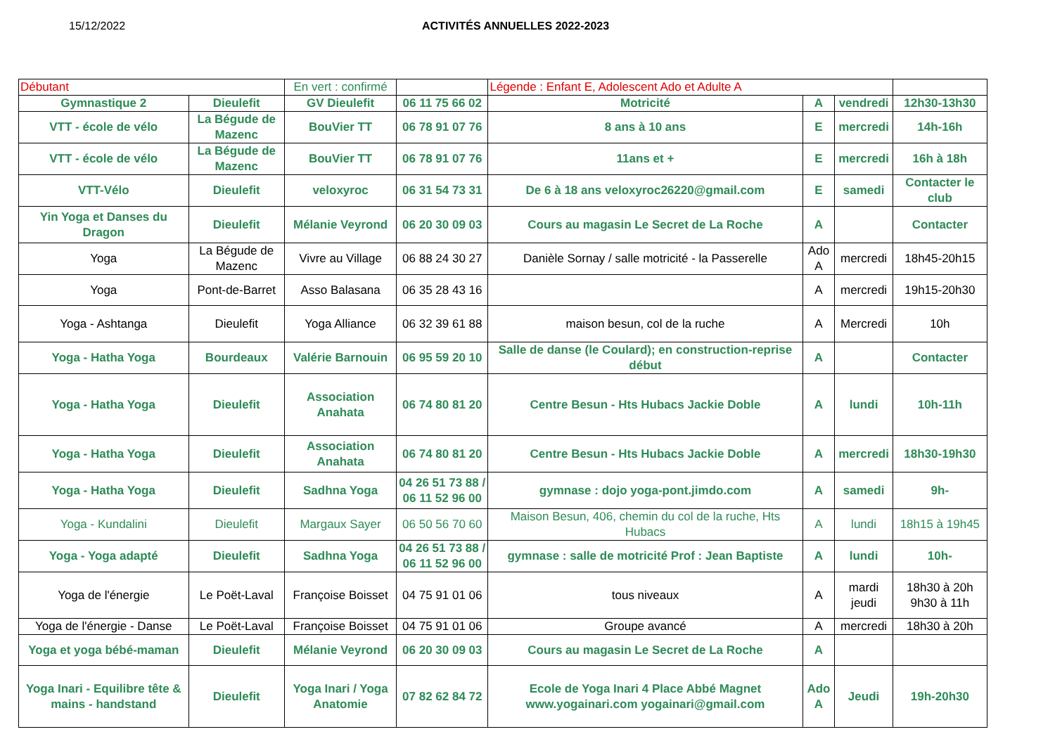15/12/2022 ACTIVITÉS ANNUELLES 2022-2023
| Débutant | | En vert : confirmé | | Légende : Enfant E, Adolescent Ado et Adulte A | | | |
| Gymnastique 2 | Dieulefit | GV Dieulefit | 06 11 75 66 02 | Motricité | A | vendredi | 12h30-13h30 |
| VTT - école de vélo | La Bégude de Mazenc | BouVier TT | 06 78 91 07 76 | 8 ans à 10 ans | E | mercredi | 14h-16h |
| VTT - école de vélo | La Bégude de Mazenc | BouVier TT | 06 78 91 07 76 | 11ans et + | E | mercredi | 16h à 18h |
| VTT-Vélo | Dieulefit | veloxyroc | 06 31 54 73 31 | De 6 à 18 ans veloxyroc26220@gmail.com | E | samedi | Contacter le club |
| Yin Yoga et Danses du Dragon | Dieulefit | Mélanie Veyrond | 06 20 30 09 03 | Cours au magasin Le Secret de La Roche | A | | Contacter |
| Yoga | La Bégude de Mazenc | Vivre au Village | 06 88 24 30 27 | Danièle Sornay / salle motricité - la Passerelle | Ado A | mercredi | 18h45-20h15 |
| Yoga | Pont-de-Barret | Asso Balasana | 06 35 28 43 16 | | A | mercredi | 19h15-20h30 |
| Yoga - Ashtanga | Dieulefit | Yoga Alliance | 06 32 39 61 88 | maison besun, col de la ruche | A | Mercredi | 10h |
| Yoga - Hatha Yoga | Bourdeaux | Valérie Barnouin | 06 95 59 20 10 | Salle de danse (le Coulard); en construction-reprise début | A | | Contacter |
| Yoga - Hatha Yoga | Dieulefit | Association Anahata | 06 74 80 81 20 | Centre Besun - Hts Hubacs Jackie Doble | A | lundi | 10h-11h |
| Yoga - Hatha Yoga | Dieulefit | Association Anahata | 06 74 80 81 20 | Centre Besun - Hts Hubacs Jackie Doble | A | mercredi | 18h30-19h30 |
| Yoga - Hatha Yoga | Dieulefit | Sadhna Yoga | 04 26 51 73 88 / 06 11 52 96 00 | gymnase : dojo yoga-pont.jimdo.com | A | samedi | 9h- |
| Yoga - Kundalini | Dieulefit | Margaux Sayer | 06 50 56 70 60 | Maison Besun, 406, chemin du col de la ruche, Hts Hubacs | A | lundi | 18h15 à 19h45 |
| Yoga - Yoga adapté | Dieulefit | Sadhna Yoga | 04 26 51 73 88 / 06 11 52 96 00 | gymnase : salle de motricité Prof : Jean Baptiste | A | lundi | 10h- |
| Yoga de l'énergie | Le Poët-Laval | Françoise Boisset | 04 75 91 01 06 | tous niveaux | A | mardi jeudi | 18h30 à 20h 9h30 à 11h |
| Yoga de l'énergie - Danse | Le Poët-Laval | Françoise Boisset | 04 75 91 01 06 | Groupe avancé | A | mercredi | 18h30 à 20h |
| Yoga et yoga bébé-maman | Dieulefit | Mélanie Veyrond | 06 20 30 09 03 | Cours au magasin Le Secret de La Roche | A | | |
| Yoga Inari - Equilibre tête & mains - handstand | Dieulefit | Yoga Inari / Yoga Anatomie | 07 82 62 84 72 | Ecole de Yoga Inari 4 Place Abbé Magnet www.yogainari.com yogainari@gmail.com | Ado A | Jeudi | 19h-20h30 |